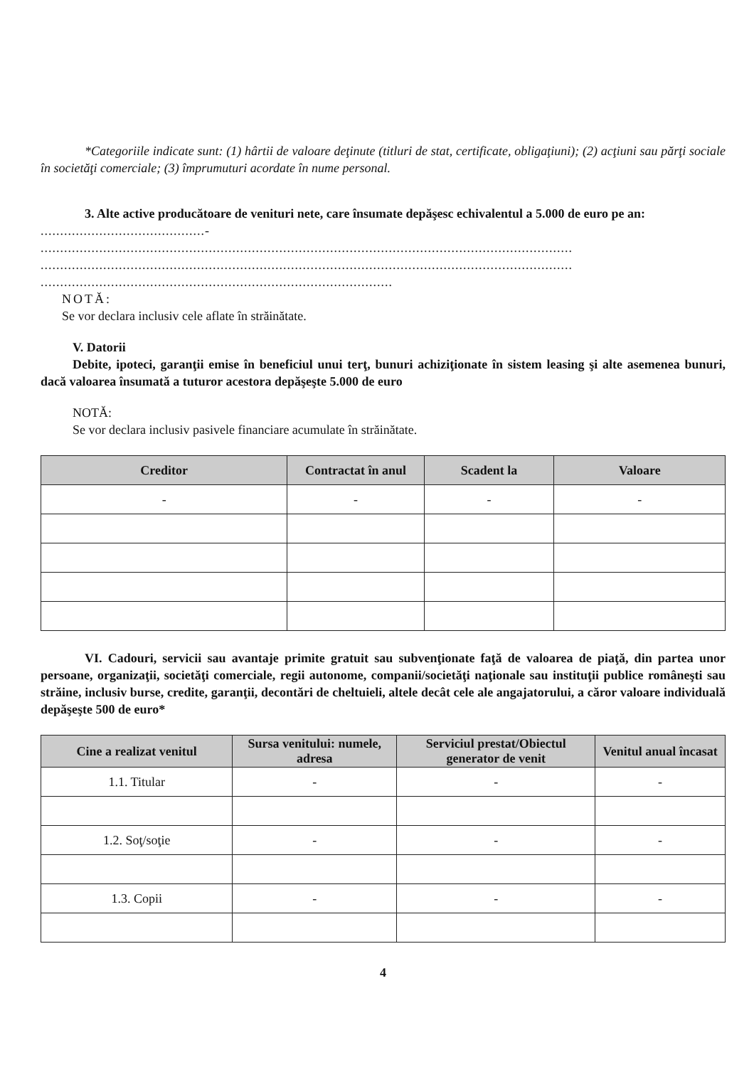*Categoriile indicate sunt: (1) hârtii de valoare deţinute (titluri de stat, certificate, obligaţiuni); (2) acţiuni sau părţi sociale în societăţi comerciale; (3) împrumuturi acordate în nume personal.
3. Alte active producătoare de venituri nete, care însumate depăşesc echivalentul a 5.000 de euro pe an:
..........................................-
........................................................................................................................................
........................................................................................................................................
..........................................................................................
NOTĂ:
Se vor declara inclusiv cele aflate în străinătate.
V. Datorii
Debite, ipoteci, garanţii emise în beneficiul unui terţ, bunuri achiziţionate în sistem leasing şi alte asemenea bunuri, dacă valoarea însumată a tuturor acestora depăşeşte 5.000 de euro
NOTĂ:
Se vor declara inclusiv pasivele financiare acumulate în străinătate.
| Creditor | Contractat în anul | Scadent la | Valoare |
| --- | --- | --- | --- |
| - | - | - | - |
VI. Cadouri, servicii sau avantaje primite gratuit sau subvenţionate faţă de valoarea de piaţă, din partea unor persoane, organizaţii, societăţi comerciale, regii autonome, companii/societăţi naţionale sau instituţii publice româneşti sau străine, inclusiv burse, credite, garanţii, decontări de cheltuieli, altele decât cele ale angajatorului, a căror valoare individuală depăşeşte 500 de euro*
| Cine a realizat venitul | Sursa venitului: numele, adresa | Serviciul prestat/Obiectul generator de venit | Venitul anual încasat |
| --- | --- | --- | --- |
| 1.1. Titular | - | - | - |
| 1.2. Soţ/soţie | - | - | - |
| 1.3. Copii | - | - | - |
4